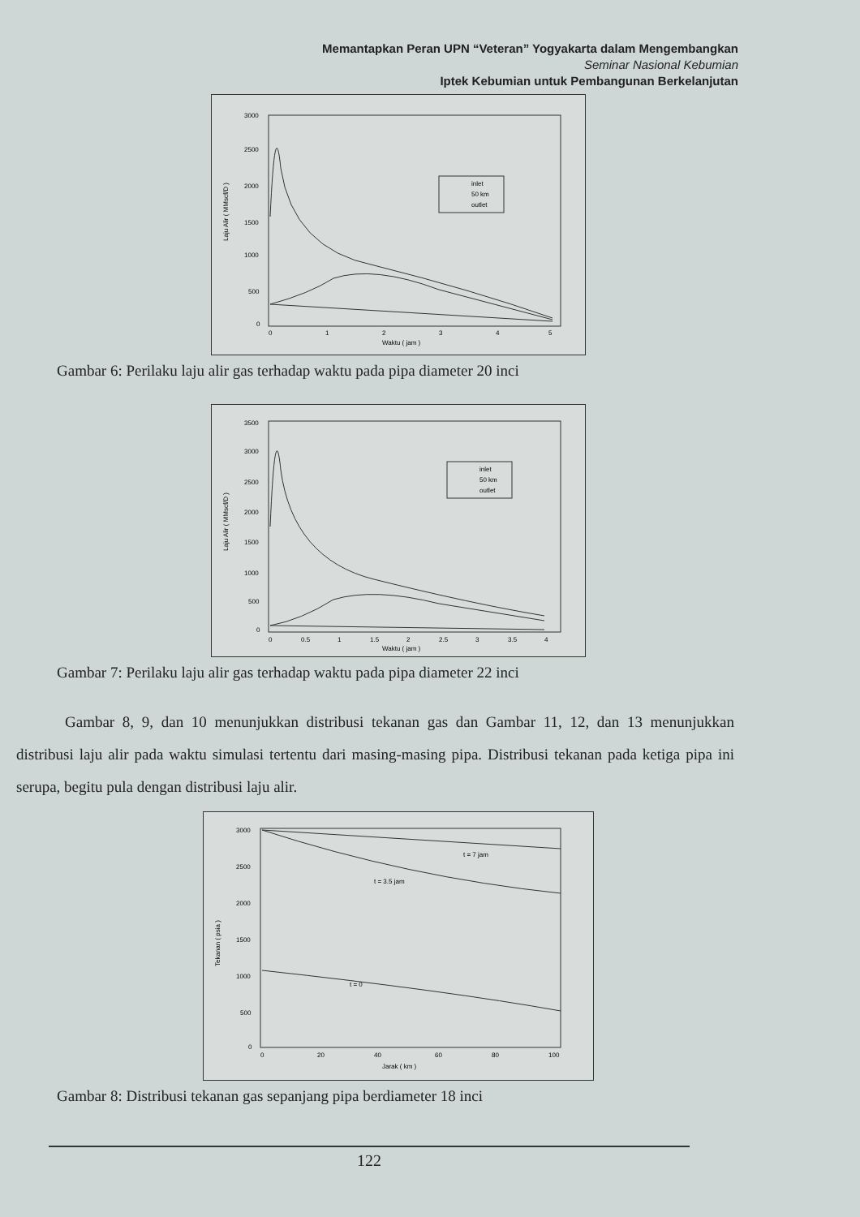Memantapkan Peran UPN “Veteran” Yogyakarta dalam Mengembangkan
Seminar Nasional Kebumian
Iptek Kebumian untuk Pembangunan Berkelanjutan
3000
2500
2000
1500
1000
500
0
0
1
2
3
4
5
Waktu ( jam )
Laju Alir ( MMscf/D )
inlet
50 km
outlet
Gambar 6: Perilaku laju alir gas terhadap waktu pada pipa diameter 20 inci
3500
3000
2500
2000
1500
1000
500
0
0
0.5
1
1.5
2
2.5
3
3.5
4
Waktu ( jam )
Laju Alir ( MMscf/D )
inlet
50 km
outlet
Gambar 7: Perilaku laju alir gas terhadap waktu pada pipa diameter 22 inci
Gambar 8, 9, dan 10 menunjukkan distribusi tekanan gas dan Gambar 11, 12, dan 13 menunjukkan distribusi laju alir pada waktu simulasi tertentu dari masing-masing pipa. Distribusi tekanan pada ketiga pipa ini serupa, begitu pula dengan distribusi laju alir.
3000
2500
2000
1500
1000
500
0
0
20
40
60
80
100
Jarak ( km )
Tekanan ( psia )
t = 7 jam
t = 3.5 jam
t = 0
Gambar 8: Distribusi tekanan gas sepanjang pipa berdiameter 18 inci
122